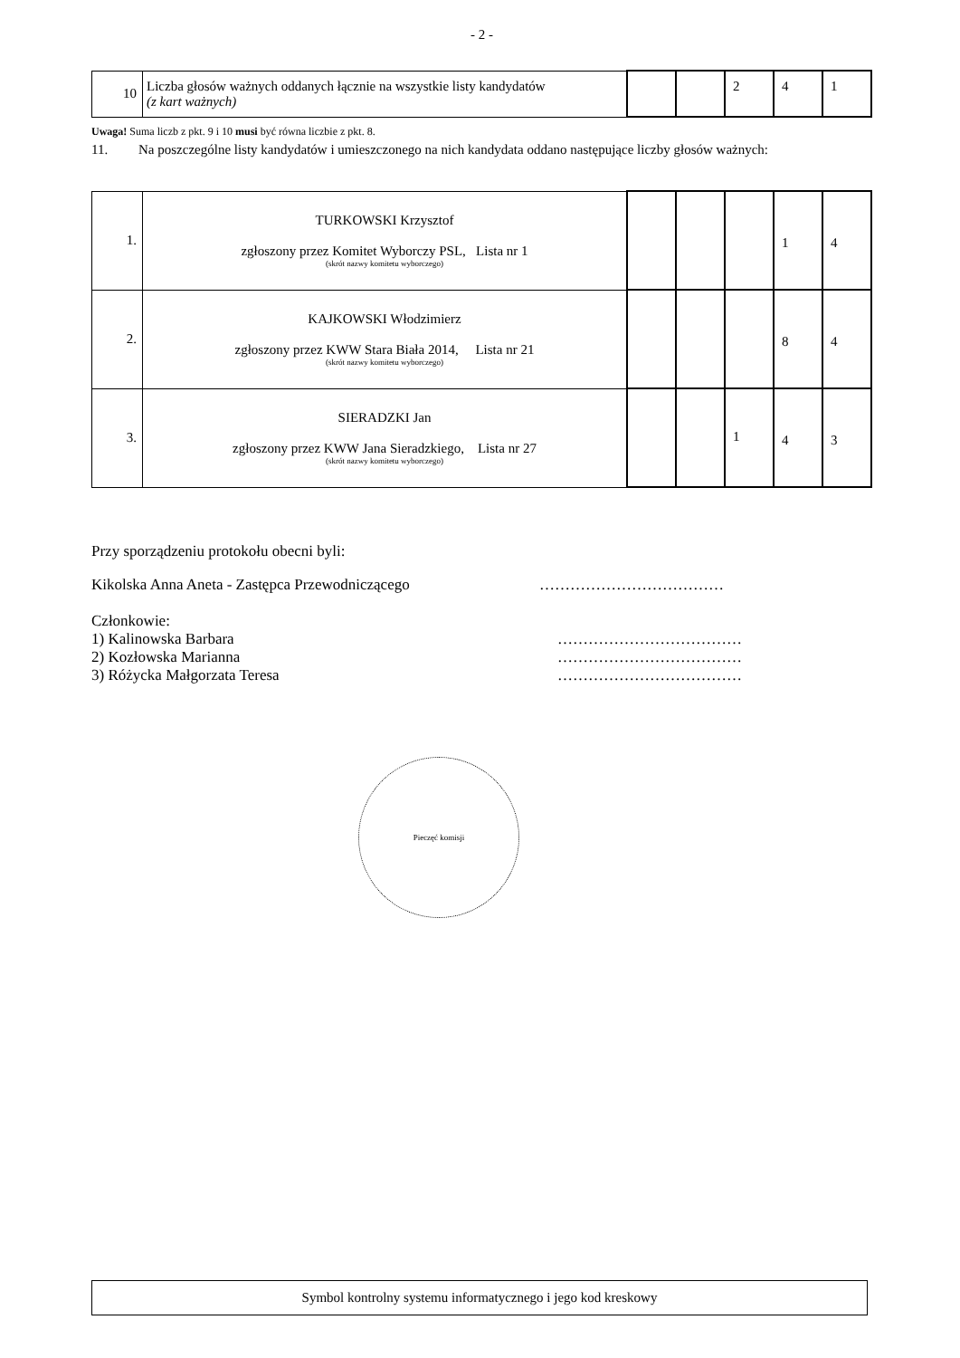- 2 -
| 10 | Liczba głosów ważnych oddanych łącznie na wszystkie listy kandydatów (z kart ważnych) | | | 2 | 4 | 1 |
Uwaga! Suma liczb z pkt. 9 i 10 musi być równa liczbie z pkt. 8.
11. Na poszczególne listy kandydatów i umieszczonego na nich kandydata oddano następujące liczby głosów ważnych:
| 1. | TURKOWSKI Krzysztof zgłoszony przez Komitet Wyborczy PSL, Lista nr 1 (skrót nazwy komitetu wyborczego) | | | | 1 | 4 |
| 2. | KAJKOWSKI Włodzimierz zgłoszony przez KWW Stara Biała 2014, Lista nr 21 (skrót nazwy komitetu wyborczego) | | | | 8 | 4 |
| 3. | SIERADZKI Jan zgłoszony przez KWW Jana Sieradzkiego, Lista nr 27 (skrót nazwy komitetu wyborczego) | | | 1 | 4 | 3 |
Przy sporządzeniu protokołu obecni byli:
Kikolska Anna Aneta - Zastępca Przewodniczącego ………………………………
Członkowie:
1) Kalinowska Barbara ………………………………
2) Kozłowska Marianna ………………………………
3) Różycka Małgorzata Teresa ………………………………
Pieczęć komisji
Symbol kontrolny systemu informatycznego i jego kod kreskowy